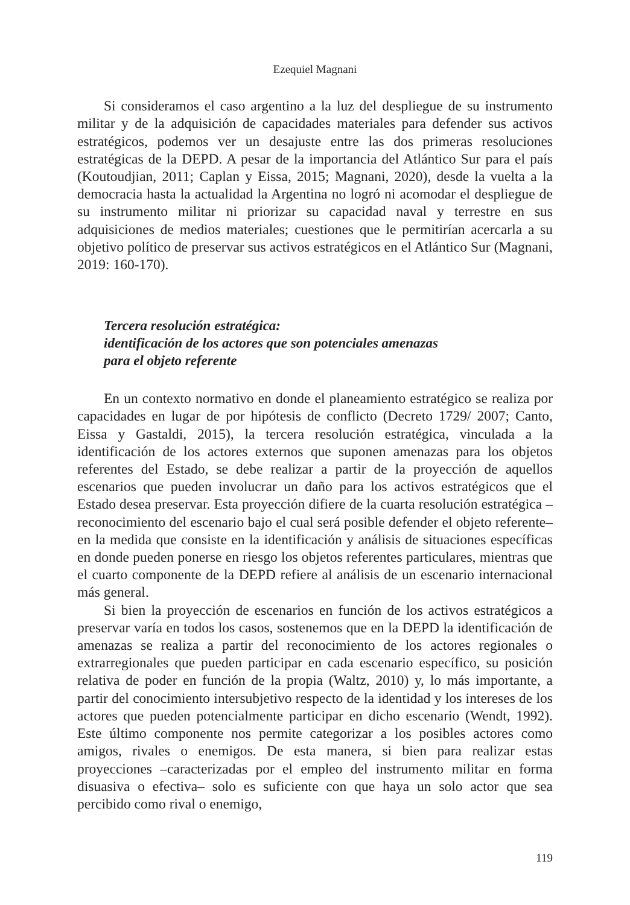Ezequiel Magnani
Si consideramos el caso argentino a la luz del despliegue de su instrumento militar y de la adquisición de capacidades materiales para defender sus activos estratégicos, podemos ver un desajuste entre las dos primeras resoluciones estratégicas de la DEPD. A pesar de la importancia del Atlántico Sur para el país (Koutoudjian, 2011; Caplan y Eissa, 2015; Magnani, 2020), desde la vuelta a la democracia hasta la actualidad la Argentina no logró ni acomodar el despliegue de su instrumento militar ni priorizar su capacidad naval y terrestre en sus adquisiciones de medios materiales; cuestiones que le permitirían acercarla a su objetivo político de preservar sus activos estratégicos en el Atlántico Sur (Magnani, 2019: 160-170).
Tercera resolución estratégica:
identificación de los actores que son potenciales amenazas
para el objeto referente
En un contexto normativo en donde el planeamiento estratégico se realiza por capacidades en lugar de por hipótesis de conflicto (Decreto 1729/ 2007; Canto, Eissa y Gastaldi, 2015), la tercera resolución estratégica, vinculada a la identificación de los actores externos que suponen amenazas para los objetos referentes del Estado, se debe realizar a partir de la proyección de aquellos escenarios que pueden involucrar un daño para los activos estratégicos que el Estado desea preservar. Esta proyección difiere de la cuarta resolución estratégica –reconocimiento del escenario bajo el cual será posible defender el objeto referente– en la medida que consiste en la identificación y análisis de situaciones específicas en donde pueden ponerse en riesgo los objetos referentes particulares, mientras que el cuarto componente de la DEPD refiere al análisis de un escenario internacional más general.
Si bien la proyección de escenarios en función de los activos estratégicos a preservar varía en todos los casos, sostenemos que en la DEPD la identificación de amenazas se realiza a partir del reconocimiento de los actores regionales o extrarregionales que pueden participar en cada escenario específico, su posición relativa de poder en función de la propia (Waltz, 2010) y, lo más importante, a partir del conocimiento intersubjetivo respecto de la identidad y los intereses de los actores que pueden potencialmente participar en dicho escenario (Wendt, 1992). Este último componente nos permite categorizar a los posibles actores como amigos, rivales o enemigos. De esta manera, si bien para realizar estas proyecciones –caracterizadas por el empleo del instrumento militar en forma disuasiva o efectiva– solo es suficiente con que haya un solo actor que sea percibido como rival o enemigo,
119